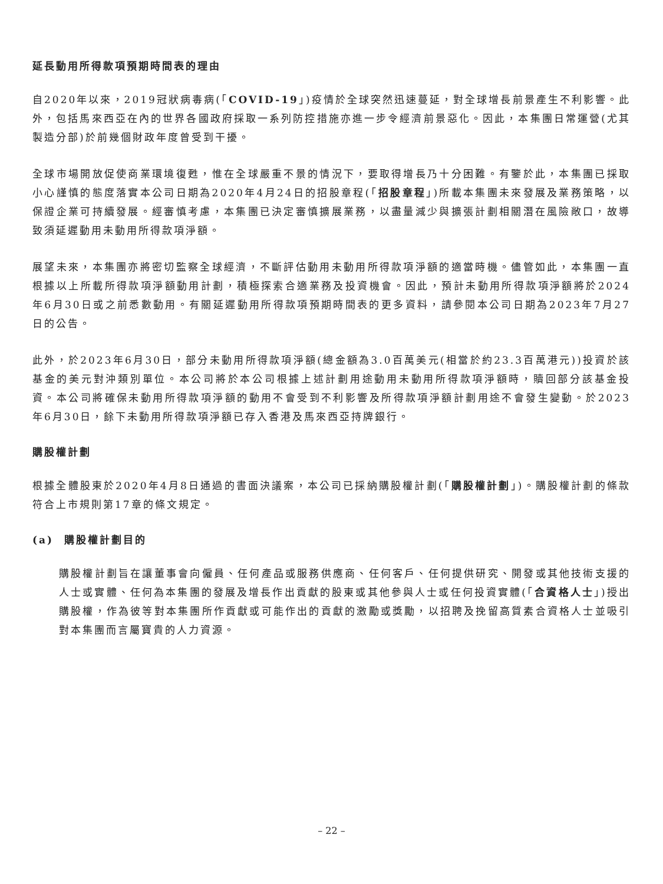延長動用所得款項預期時間表的理由
自2020年以來，2019冠狀病毒病(「COVID-19」)疫情於全球突然迅速蔓延，對全球增長前景產生不利影響。此外，包括馬來西亞在內的世界各國政府採取一系列防控措施亦進一步令經濟前景惡化。因此，本集團日常運營(尤其製造分部)於前幾個財政年度曾受到干擾。
全球市場開放促使商業環境復甦，惟在全球嚴重不景的情況下，要取得增長乃十分困難。有鑒於此，本集團已採取小心謹慎的態度落實本公司日期為2020年4月24日的招股章程(「招股章程」)所載本集團未來發展及業務策略，以保證企業可持續發展。經審慎考慮，本集團已決定審慎擴展業務，以盡量減少與擴張計劃相關潛在風險敞口，故導致須延遲動用未動用所得款項淨額。
展望未來，本集團亦將密切監察全球經濟，不斷評估動用未動用所得款項淨額的適當時機。儘管如此，本集團一直根據以上所載所得款項淨額動用計劃，積極探索合適業務及投資機會。因此，預計未動用所得款項淨額將於2024年6月30日或之前悉數動用。有關延遲動用所得款項預期時間表的更多資料，請參閱本公司日期為2023年7月27日的公告。
此外，於2023年6月30日，部分未動用所得款項淨額(總金額為3.0百萬美元(相當於約23.3百萬港元))投資於該基金的美元對沖類別單位。本公司將於本公司根據上述計劃用途動用未動用所得款項淨額時，贖回部分該基金投資。本公司將確保未動用所得款項淨額的動用不會受到不利影響及所得款項淨額計劃用途不會發生變動。於2023年6月30日，餘下未動用所得款項淨額已存入香港及馬來西亞持牌銀行。
購股權計劃
根據全體股東於2020年4月8日通過的書面決議案，本公司已採納購股權計劃(「購股權計劃」)。購股權計劃的條款符合上市規則第17章的條文規定。
(a) 購股權計劃目的
購股權計劃旨在讓董事會向僱員、任何產品或服務供應商、任何客戶、任何提供研究、開發或其他技術支援的人士或實體、任何為本集團的發展及增長作出貢獻的股東或其他參與人士或任何投資實體(「合資格人士」)授出購股權，作為彼等對本集團所作貢獻或可能作出的貢獻的激勵或獎勵，以招聘及挽留高質素合資格人士並吸引對本集團而言屬寶貴的人力資源。
– 22 –